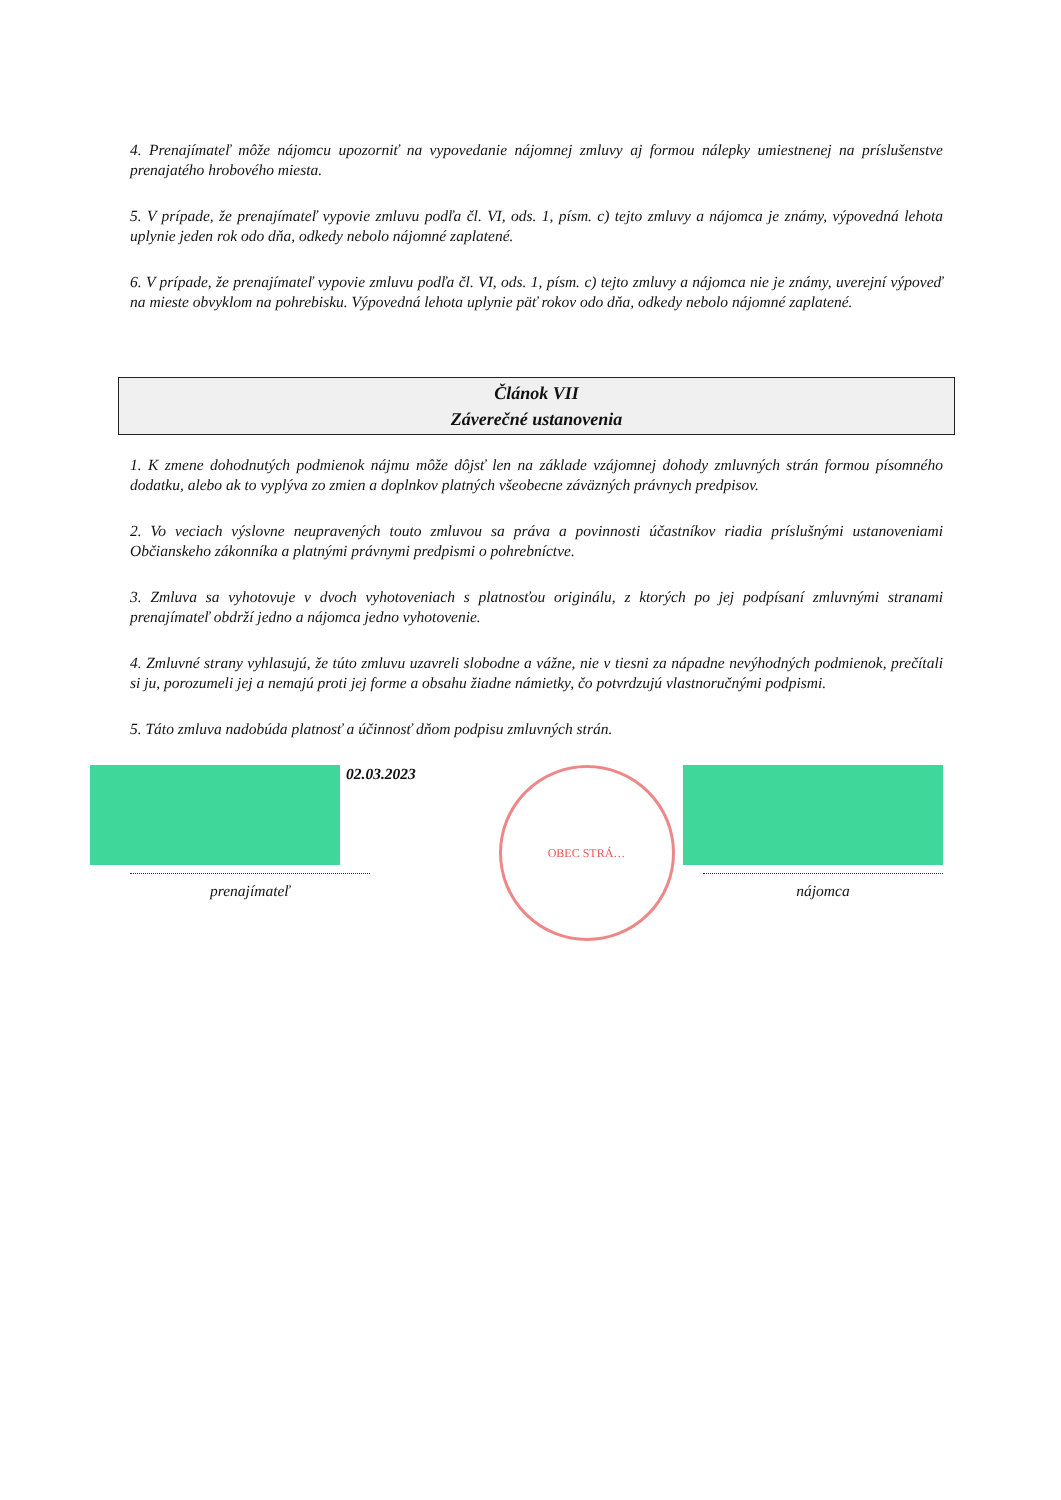4. Prenajímateľ môže nájomcu upozorniť na vypovedanie nájomnej zmluvy aj formou nálepky umiestnenej na príslušenstve prenajatého hrobového miesta.
5. V prípade, že prenajímateľ vypovie zmluvu podľa čl. VI, ods. 1, písm. c) tejto zmluvy a nájomca je známy, výpovedná lehota uplynie jeden rok odo dňa, odkedy nebolo nájomné zaplatené.
6. V prípade, že prenajímateľ vypovie zmluvu podľa čl. VI, ods. 1, písm. c) tejto zmluvy a nájomca nie je známy, uverejní výpoveď na mieste obvyklom na pohrebisku. Výpovedná lehota uplynie päť rokov odo dňa, odkedy nebolo nájomné zaplatené.
Článok VII
Záverečné ustanovenia
1. K zmene dohodnutých podmienok nájmu môže dôjsť len na základe vzájomnej dohody zmluvných strán formou písomného dodatku, alebo ak to vyplýva zo zmien a doplnkov platných všeobecne záväzných právnych predpisov.
2. Vo veciach výslovne neupravených touto zmluvou sa práva a povinnosti účastníkov riadia príslušnými ustanoveniami Občianskeho zákonníka a platnými právnymi predpismi o pohrebníctve.
3. Zmluva sa vyhotovuje v dvoch vyhotoveniach s platnosťou originálu, z ktorých po jej podpísaní zmluvnými stranami prenajímateľ obdrží jedno a nájomca jedno vyhotovenie.
4. Zmluvné strany vyhlasujú, že túto zmluvu uzavreli slobodne a vážne, nie v tiesni za nápadne nevýhodných podmienok, prečítali si ju, porozumeli jej a nemajú proti jej forme a obsahu žiadne námietky, čo potvrdzujú vlastnoručnými podpismi.
5. Táto zmluva nadobúda platnosť a účinnosť dňom podpisu zmluvných strán.
02.03.2023
prenajímateľ
OBEC STRÁ…
nájomca